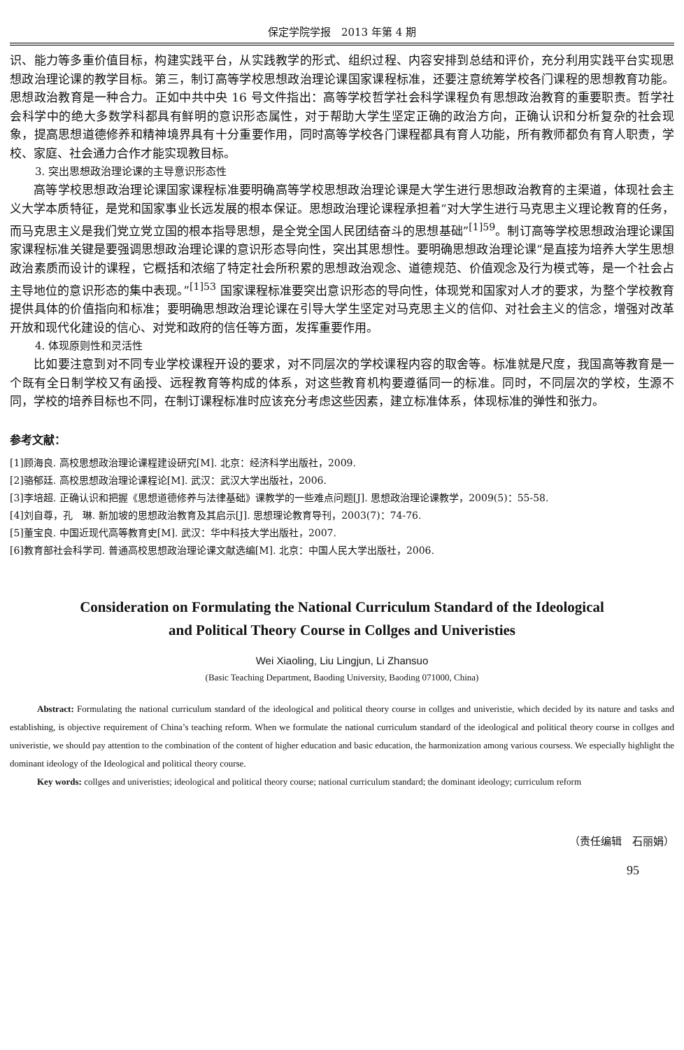保定学院学报　2013 年第 4 期
识、能力等多重价值目标，构建实践平台，从实践教学的形式、组织过程、内容安排到总结和评价，充分利用实践平台实现思想政治理论课的教学目标。第三，制订高等学校思想政治理论课国家课程标准，还要注意统筹学校各门课程的思想教育功能。思想政治教育是一种合力。正如中共中央 16 号文件指出：高等学校哲学社会科学课程负有思想政治教育的重要职责。哲学社会科学中的绝大多数学科都具有鲜明的意识形态属性，对于帮助大学生坚定正确的政治方向，正确认识和分析复杂的社会现象，提高思想道德修养和精神境界具有十分重要作用，同时高等学校各门课程都具有育人功能，所有教师都负有育人职责，学校、家庭、社会通力合作才能实现教目标。
3. 突出思想政治理论课的主导意识形态性
高等学校思想政治理论课国家课程标准要明确高等学校思想政治理论课是大学生进行思想政治教育的主渠道，体现社会主义大学本质特征，是党和国家事业长远发展的根本保证。思想政治理论课程承担着“对大学生进行马克思主义理论教育的任务，而马克思主义是我们党立党立国的根本指导思想，是全党全国人民团结奋斗的思想基础”<sup>[1]59</sup>。制订高等学校思想政治理论课国家课程标准关键是要强调思想政治理论课的意识形态导向性，突出其思想性。要明确思想政治理论课“是直接为培养大学生思想政治素质而设计的课程，它概括和浓缩了特定社会所积累的思想政治观念、道德规范、价值观念及行为模式等，是一个社会占主导地位的意识形态的集中表现。”<sup>[1]53</sup> 国家课程标准要突出意识形态的导向性，体现党和国家对人才的要求，为整个学校教育提供具体的价值指向和标准；要明确思想政治理论课在引导大学生坚定对马克思主义的信仰、对社会主义的信念，增强对改革开放和现代化建设的信心、对党和政府的信任等方面，发挥重要作用。
4. 体现原则性和灵活性
比如要注意到对不同专业学校课程开设的要求，对不同层次的学校课程内容的取舍等。标准就是尺度，我国高等教育是一个既有全日制学校又有函授、远程教育等构成的体系，对这些教育机构要遵循同一的标准。同时，不同层次的学校，生源不同，学校的培养目标也不同，在制订课程标准时应该充分考虑这些因素，建立标准体系，体现标准的弹性和张力。
参考文献：
[1]顾海良. 高校思想政治理论课程建设研究[M]. 北京：经济科学出版社，2009.
[2]骆郁廷. 高校思想政治理论课程论[M]. 武汉：武汉大学出版社，2006.
[3]李培超. 正确认识和把握《思想道德修养与法律基础》课教学的一些难点问题[J]. 思想政治理论课教学，2009(5)：55-58.
[4]刘自尊，孔　琳. 新加坡的思想政治教育及其启示[J]. 思想理论教育导刊，2003(7)：74-76.
[5]董宝良. 中国近现代高等教育史[M]. 武汉：华中科技大学出版社，2007.
[6]教育部社会科学司. 普通高校思想政治理论课文献选编[M]. 北京：中国人民大学出版社，2006.
Consideration on Formulating the National Curriculum Standard of the Ideological
and Political Theory Course in Collges and Univeristies
Wei Xiaoling, Liu Lingjun, Li Zhansuo
(Basic Teaching Department, Baoding University, Baoding 071000, China)
Abstract: Formulating the national curriculum standard of the ideological and political theory course in collges and univeristie, which decided by its nature and tasks and establishing, is objective requirement of China’s teaching reform. When we formulate the national curriculum standard of the ideological and political theory course in collges and univeristie, we should pay attention to the combination of the content of higher education and basic education, the harmonization among various coursess. We especially highlight the dominant ideology of the Ideological and political theory course.
Key words: collges and univeristies; ideological and political theory course; national curriculum standard; the dominant ideology; curriculum reform
（责任编辑　石丽娟）
95